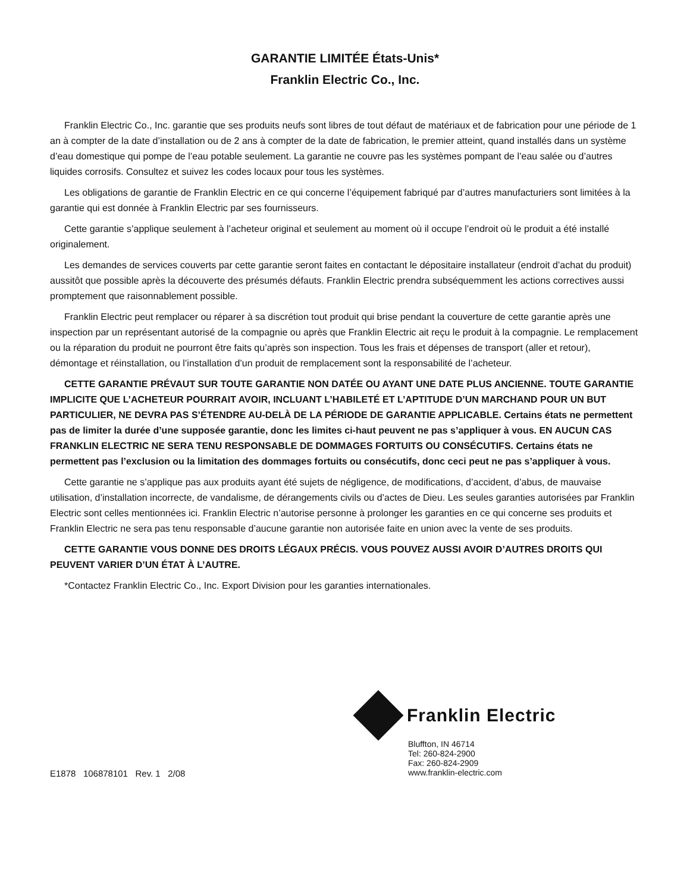GARANTIE LIMITÉE États-Unis*
Franklin Electric Co., Inc.
Franklin Electric Co., Inc. garantie que ses produits neufs sont libres de tout défaut de matériaux et de fabrication pour une période de 1 an à compter de la date d’installation ou de 2 ans à compter de la date de fabrication, le premier atteint, quand installés dans un système d’eau domestique qui pompe de l’eau potable seulement. La garantie ne couvre pas les systèmes pompant de l’eau salée ou d’autres liquides corrosifs. Consultez et suivez les codes locaux pour tous les systèmes.
Les obligations de garantie de Franklin Electric en ce qui concerne l’équipement fabriqué par d’autres manufacturiers sont limitées à la garantie qui est donnée à Franklin Electric par ses fournisseurs.
Cette garantie s’applique seulement à l’acheteur original et seulement au moment où il occupe l’endroit où le produit a été installé originalement.
Les demandes de services couverts par cette garantie seront faites en contactant le dépositaire installateur (endroit d’achat du produit) aussitôt que possible après la découverte des présumés défauts. Franklin Electric prendra subséquemment les actions correctives aussi promptement que raisonnablement possible.
Franklin Electric peut remplacer ou réparer à sa discrétion tout produit qui brise pendant la couverture de cette garantie après une inspection par un représentant autorisé de la compagnie ou après que Franklin Electric ait reçu le produit à la compagnie. Le remplacement ou la réparation du produit ne pourront être faits qu’après son inspection. Tous les frais et dépenses de transport (aller et retour), démontage et réinstallation, ou l’installation d’un produit de remplacement sont la responsabilité de l’acheteur.
CETTE GARANTIE PRÉVAUT SUR TOUTE GARANTIE NON DATÉE OU AYANT UNE DATE PLUS ANCIENNE. TOUTE GARANTIE IMPLICITE QUE L’ACHETEUR POURRAIT AVOIR, INCLUANT L’HABILETÉ ET L’APTITUDE D’UN MARCHAND POUR UN BUT PARTICULIER, NE DEVRA PAS S’ÉTENDRE AU-DELÀ DE LA PÉRIODE DE GARANTIE APPLICABLE. Certains états ne permettent pas de limiter la durée d’une supposée garantie, donc les limites ci-haut peuvent ne pas s’appliquer à vous. EN AUCUN CAS FRANKLIN ELECTRIC NE SERA TENU RESPONSABLE DE DOMMAGES FORTUITS OU CONSÉCUTIFS. Certains états ne permettent pas l’exclusion ou la limitation des dommages fortuits ou consécutifs, donc ceci peut ne pas s’appliquer à vous.
Cette garantie ne s’applique pas aux produits ayant été sujets de négligence, de modifications, d’accident, d’abus, de mauvaise utilisation, d’installation incorrecte, de vandalisme, de dérangements civils ou d’actes de Dieu. Les seules garanties autorisées par Franklin Electric sont celles mentionnées ici. Franklin Electric n’autorise personne à prolonger les garanties en ce qui concerne ses produits et Franklin Electric ne sera pas tenu responsable d’aucune garantie non autorisée faite en union avec la vente de ses produits.
CETTE GARANTIE VOUS DONNE DES DROITS LÉGAUX PRÉCIS. VOUS POUVEZ AUSSI AVOIR D’AUTRES DROITS QUI PEUVENT VARIER D’UN ÉTAT À L’AUTRE.
*Contactez Franklin Electric Co., Inc. Export Division pour les garanties internationales.
E1878 106878101 Rev. 1 2/08
Franklin Electric
Bluffton, IN 46714
Tel: 260-824-2900
Fax: 260-824-2909
www.franklin-electric.com